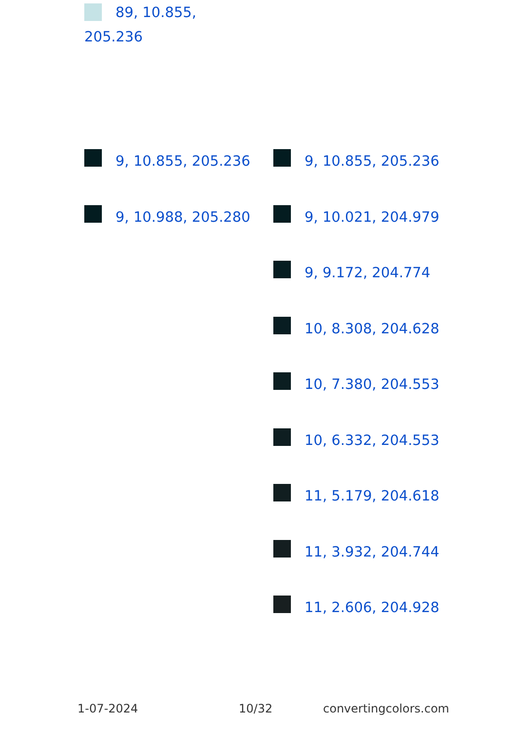89, 10.855, 205.236
9, 10.855, 205.236 9, 10.855, 205.236
9, 10.988, 205.280 9, 10.021, 204.979
9, 9.172, 204.774
10, 8.308, 204.628
10, 7.380, 204.553
10, 6.332, 204.553
11, 5.179, 204.618
11, 3.932, 204.744
11, 2.606, 204.928
1-07-2024 10/32 convertingcolors.com